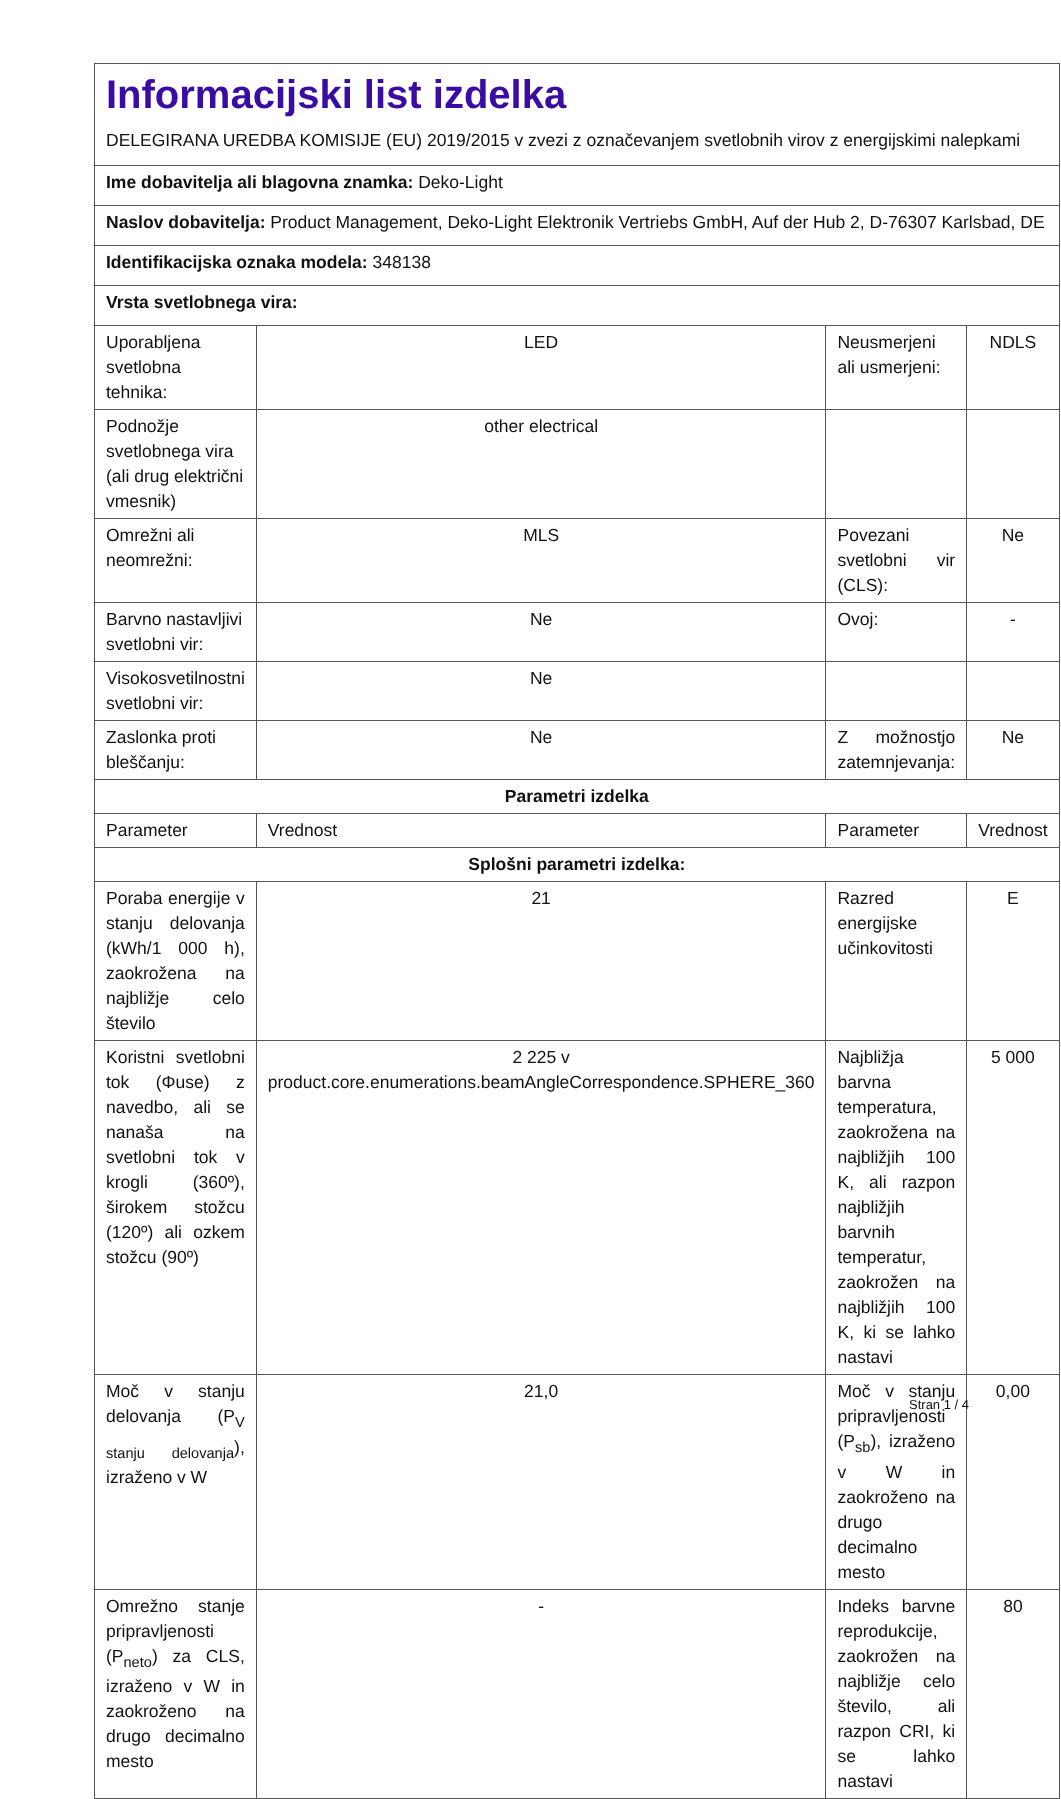| Informacijski list izdelka DELEGIRANA UREDBA KOMISIJE (EU) 2019/2015 v zvezi z označevanjem svetlobnih virov z energijskimi nalepkami | | | |
| Ime dobavitelja ali blagovna znamka: Deko-Light | | | |
| Naslov dobavitelja: Product Management, Deko-Light Elektronik Vertriebs GmbH, Auf der Hub 2, D-76307 Karlsbad, DE | | | |
| Identifikacijska oznaka modela: 348138 | | | |
| Vrsta svetlobnega vira: | | | |
| Uporabljena svetlobna tehnika: | LED | Neusmerjeni ali usmerjeni: | NDLS |
| Podnožje svetlobnega vira (ali drug električni vmesnik) | other electrical | | |
| Omrežni ali neomrežni: | MLS | Povezani svetlobni vir (CLS): | Ne |
| Barvno nastavljivi svetlobni vir: | Ne | Ovoj: | - |
| Visokosvetilnostni svetlobni vir: | Ne | | |
| Zaslonka proti bleščanju: | Ne | Z možnostjo zatemnjevanja: | Ne |
| Parametri izdelka | | | |
| Parameter | Vrednost | Parameter | Vrednost |
| Splošni parametri izdelka: | | | |
| Poraba energije v stanju delovanja (kWh/1 000 h), zaokrožena na najbližje celo število | 21 | Razred energijske učinkovitosti | E |
| Koristni svetlobni tok (Φuse) z navedbo, ali se nanaša na svetlobni tok v krogli (360º), širokem stožcu (120º) ali ozkem stožcu (90º) | 2 225 v product.core.enumerations.beamAngleCorrespondence.SPHERE_360 | Najbližja barvna temperatura, zaokrožena na najbližjih 100 K, ali razpon najbližjih barvnih temperatur, zaokrožen na najbližjih 100 K, ki se lahko nastavi | 5 000 |
| Moč v stanju delovanja (P<sub>V stanju delovanja</sub>), izraženo v W | 21,0 | Moč v stanju pripravljenosti (P<sub>sb</sub>), izraženo v W in zaokroženo na drugo decimalno mesto | 0,00 |
| Omrežno stanje pripravljenosti (P<sub>neto</sub>) za CLS, izraženo v W in zaokroženo na drugo decimalno mesto | - | Indeks barvne reprodukcije, zaokrožen na najbližje celo število, ali razpon CRI, ki se lahko nastavi | 80 |
Stran 1 / 4